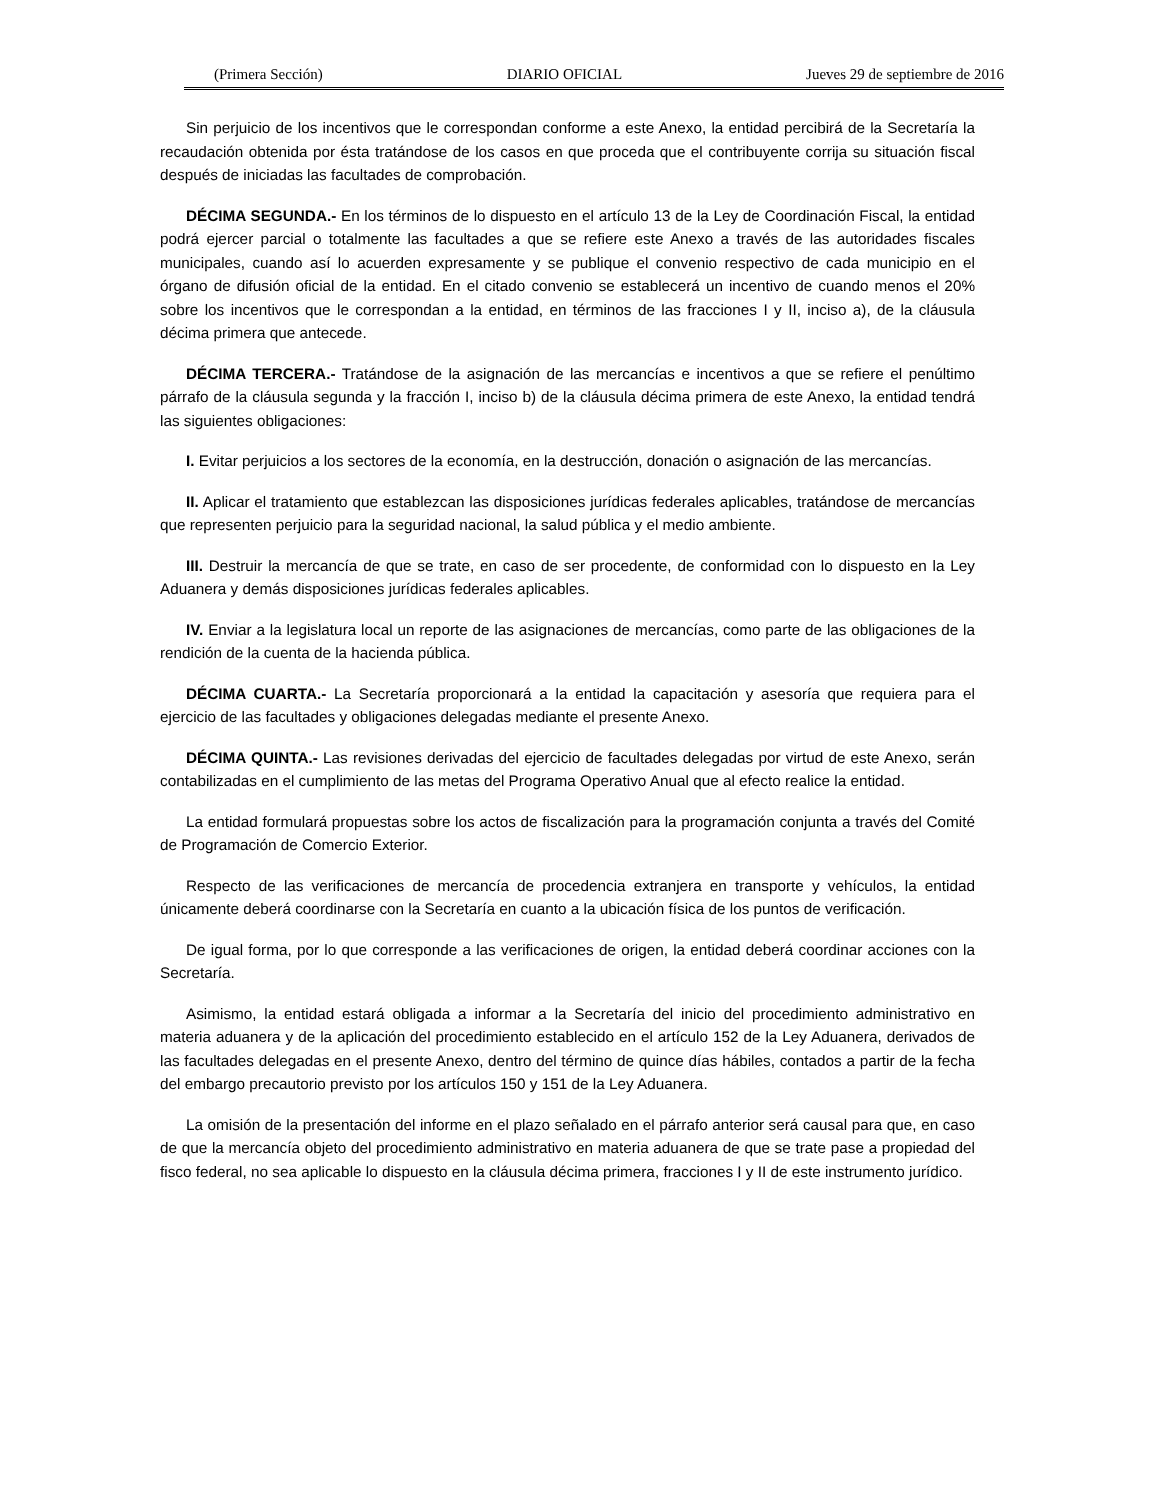(Primera Sección) DIARIO OFICIAL Jueves 29 de septiembre de 2016
Sin perjuicio de los incentivos que le correspondan conforme a este Anexo, la entidad percibirá de la Secretaría la recaudación obtenida por ésta tratándose de los casos en que proceda que el contribuyente corrija su situación fiscal después de iniciadas las facultades de comprobación.
DÉCIMA SEGUNDA.- En los términos de lo dispuesto en el artículo 13 de la Ley de Coordinación Fiscal, la entidad podrá ejercer parcial o totalmente las facultades a que se refiere este Anexo a través de las autoridades fiscales municipales, cuando así lo acuerden expresamente y se publique el convenio respectivo de cada municipio en el órgano de difusión oficial de la entidad. En el citado convenio se establecerá un incentivo de cuando menos el 20% sobre los incentivos que le correspondan a la entidad, en términos de las fracciones I y II, inciso a), de la cláusula décima primera que antecede.
DÉCIMA TERCERA.- Tratándose de la asignación de las mercancías e incentivos a que se refiere el penúltimo párrafo de la cláusula segunda y la fracción I, inciso b) de la cláusula décima primera de este Anexo, la entidad tendrá las siguientes obligaciones:
I. Evitar perjuicios a los sectores de la economía, en la destrucción, donación o asignación de las mercancías.
II. Aplicar el tratamiento que establezcan las disposiciones jurídicas federales aplicables, tratándose de mercancías que representen perjuicio para la seguridad nacional, la salud pública y el medio ambiente.
III. Destruir la mercancía de que se trate, en caso de ser procedente, de conformidad con lo dispuesto en la Ley Aduanera y demás disposiciones jurídicas federales aplicables.
IV. Enviar a la legislatura local un reporte de las asignaciones de mercancías, como parte de las obligaciones de la rendición de la cuenta de la hacienda pública.
DÉCIMA CUARTA.- La Secretaría proporcionará a la entidad la capacitación y asesoría que requiera para el ejercicio de las facultades y obligaciones delegadas mediante el presente Anexo.
DÉCIMA QUINTA.- Las revisiones derivadas del ejercicio de facultades delegadas por virtud de este Anexo, serán contabilizadas en el cumplimiento de las metas del Programa Operativo Anual que al efecto realice la entidad.
La entidad formulará propuestas sobre los actos de fiscalización para la programación conjunta a través del Comité de Programación de Comercio Exterior.
Respecto de las verificaciones de mercancía de procedencia extranjera en transporte y vehículos, la entidad únicamente deberá coordinarse con la Secretaría en cuanto a la ubicación física de los puntos de verificación.
De igual forma, por lo que corresponde a las verificaciones de origen, la entidad deberá coordinar acciones con la Secretaría.
Asimismo, la entidad estará obligada a informar a la Secretaría del inicio del procedimiento administrativo en materia aduanera y de la aplicación del procedimiento establecido en el artículo 152 de la Ley Aduanera, derivados de las facultades delegadas en el presente Anexo, dentro del término de quince días hábiles, contados a partir de la fecha del embargo precautorio previsto por los artículos 150 y 151 de la Ley Aduanera.
La omisión de la presentación del informe en el plazo señalado en el párrafo anterior será causal para que, en caso de que la mercancía objeto del procedimiento administrativo en materia aduanera de que se trate pase a propiedad del fisco federal, no sea aplicable lo dispuesto en la cláusula décima primera, fracciones I y II de este instrumento jurídico.